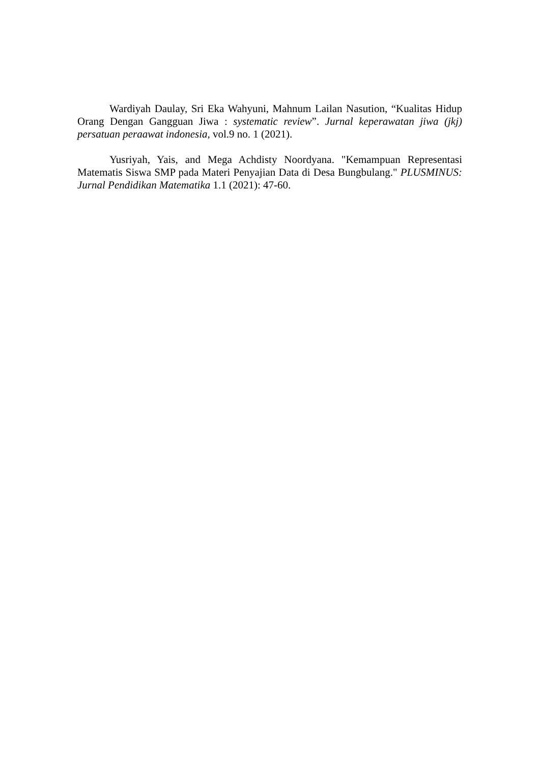Wardiyah Daulay, Sri Eka Wahyuni, Mahnum Lailan Nasution, “Kualitas Hidup Orang Dengan Gangguan Jiwa : systematic review”. Jurnal keperawatan jiwa (jkj) persatuan peraawat indonesia, vol.9 no. 1 (2021).
Yusriyah, Yais, and Mega Achdisty Noordyana. "Kemampuan Representasi Matematis Siswa SMP pada Materi Penyajian Data di Desa Bungbulang." PLUSMINUS: Jurnal Pendidikan Matematika 1.1 (2021): 47-60.